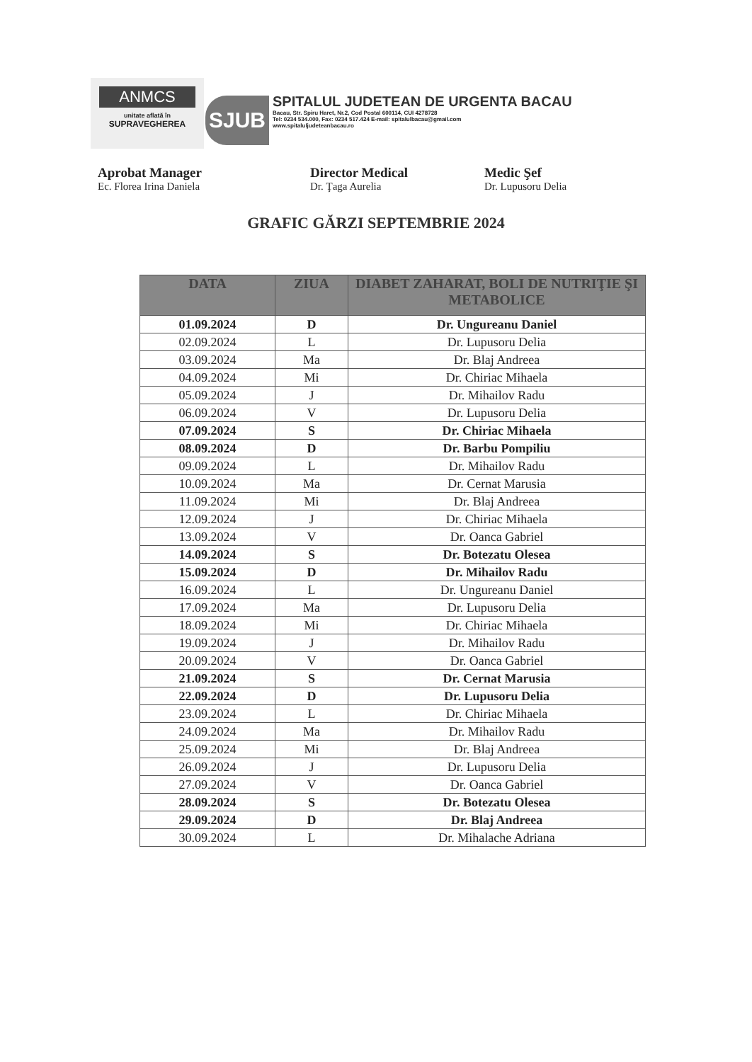ANMCS
unitate aflată în
SUPRAVEGHEREA
SJUB
SPITALUL JUDETEAN DE URGENTA BACAU
Bacau, Str. Spiru Haret, Nr.2, Cod Postal 600114, CUI 4278728
Tel: 0234 534.000, Fax: 0234 517.424 E-mail: spitalulbacau@gmail.com
www.spitaluljudeteanbacau.ro
Aprobat Manager
Ec. Florea Irina Daniela
Director Medical
Dr. Ţaga Aurelia
Medic Şef
Dr. Lupusoru Delia
GRAFIC GĂRZI SEPTEMBRIE 2024
| DATA | ZIUA | DIABET ZAHARAT, BOLI DE NUTRIŢIE ŞI METABOLICE |
| --- | --- | --- |
| 01.09.2024 | D | Dr. Ungureanu Daniel |
| 02.09.2024 | L | Dr. Lupusoru Delia |
| 03.09.2024 | Ma | Dr. Blaj Andreea |
| 04.09.2024 | Mi | Dr. Chiriac Mihaela |
| 05.09.2024 | J | Dr. Mihailov Radu |
| 06.09.2024 | V | Dr. Lupusoru Delia |
| 07.09.2024 | S | Dr. Chiriac Mihaela |
| 08.09.2024 | D | Dr. Barbu Pompiliu |
| 09.09.2024 | L | Dr. Mihailov Radu |
| 10.09.2024 | Ma | Dr. Cernat Marusia |
| 11.09.2024 | Mi | Dr. Blaj Andreea |
| 12.09.2024 | J | Dr. Chiriac Mihaela |
| 13.09.2024 | V | Dr. Oanca Gabriel |
| 14.09.2024 | S | Dr. Botezatu Olesea |
| 15.09.2024 | D | Dr. Mihailov Radu |
| 16.09.2024 | L | Dr. Ungureanu Daniel |
| 17.09.2024 | Ma | Dr. Lupusoru Delia |
| 18.09.2024 | Mi | Dr. Chiriac Mihaela |
| 19.09.2024 | J | Dr. Mihailov Radu |
| 20.09.2024 | V | Dr. Oanca Gabriel |
| 21.09.2024 | S | Dr. Cernat Marusia |
| 22.09.2024 | D | Dr. Lupusoru Delia |
| 23.09.2024 | L | Dr. Chiriac Mihaela |
| 24.09.2024 | Ma | Dr. Mihailov Radu |
| 25.09.2024 | Mi | Dr. Blaj Andreea |
| 26.09.2024 | J | Dr. Lupusoru Delia |
| 27.09.2024 | V | Dr. Oanca Gabriel |
| 28.09.2024 | S | Dr. Botezatu Olesea |
| 29.09.2024 | D | Dr. Blaj Andreea |
| 30.09.2024 | L | Dr. Mihalache Adriana |